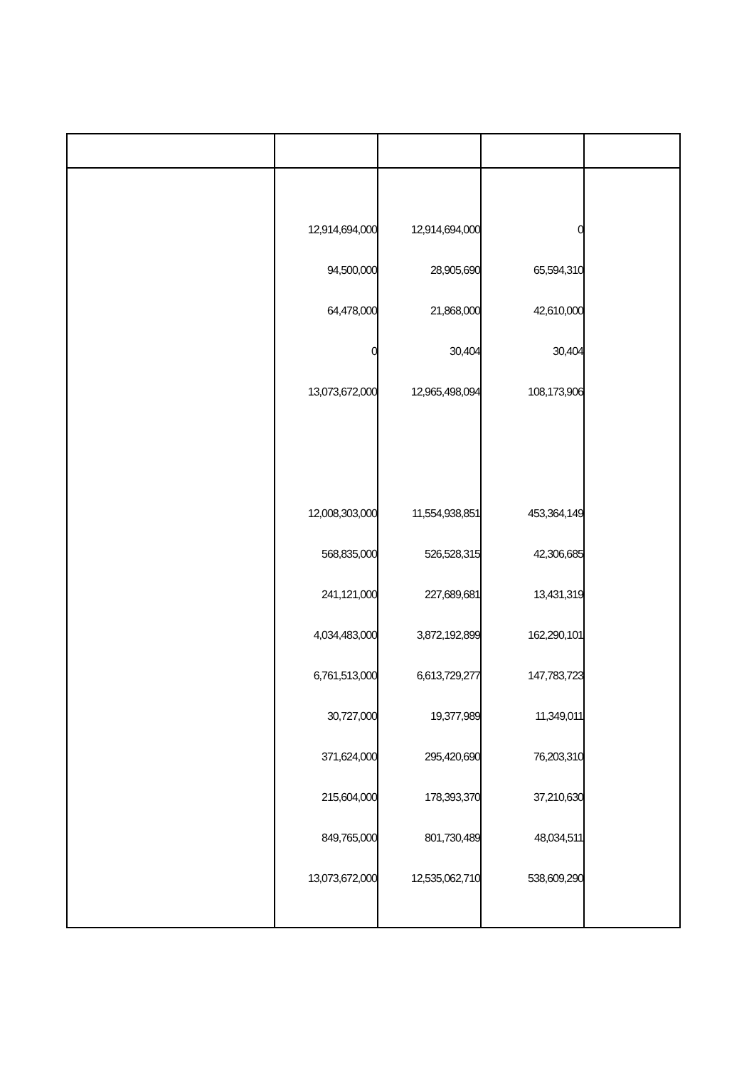| | 12,914,694,000 | 12,914,694,000 | 0 | |
| | 94,500,000 | 28,905,690 | 65,594,310 | |
| | 64,478,000 | 21,868,000 | 42,610,000 | |
| | 0 | 30,404 | 30,404 | |
| | 13,073,672,000 | 12,965,498,094 | 108,173,906 | |
| | 12,008,303,000 | 11,554,938,851 | 453,364,149 | |
| | 568,835,000 | 526,528,315 | 42,306,685 | |
| | 241,121,000 | 227,689,681 | 13,431,319 | |
| | 4,034,483,000 | 3,872,192,899 | 162,290,101 | |
| | 6,761,513,000 | 6,613,729,277 | 147,783,723 | |
| | 30,727,000 | 19,377,989 | 11,349,011 | |
| | 371,624,000 | 295,420,690 | 76,203,310 | |
| | 215,604,000 | 178,393,370 | 37,210,630 | |
| | 849,765,000 | 801,730,489 | 48,034,511 | |
| | 13,073,672,000 | 12,535,062,710 | 538,609,290 | |